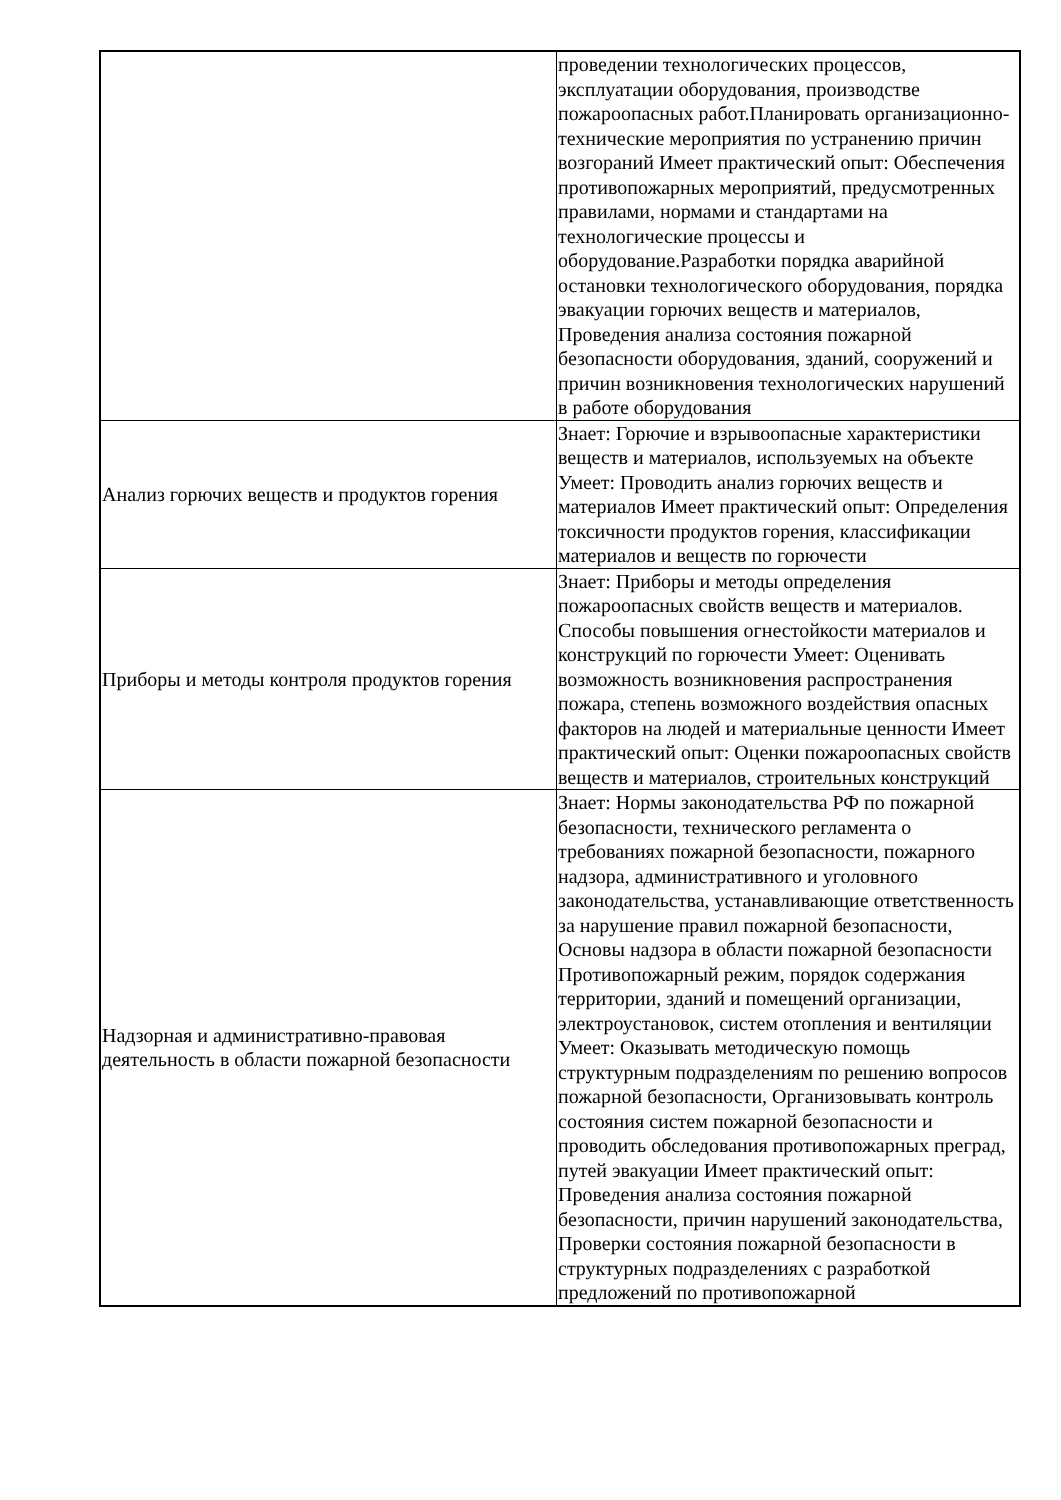| | проведении технологических процессов, эксплуатации оборудования, производстве пожароопасных работ.Планировать организационно-технические мероприятия по устранению причин возгораний Имеет практический опыт: Обеспечения противопожарных мероприятий, предусмотренных правилами, нормами и стандартами на технологические процессы и оборудование.Разработки порядка аварийной остановки технологического оборудования, порядка эвакуации горючих веществ и материалов, Проведения анализа состояния пожарной безопасности оборудования, зданий, сооружений и причин возникновения технологических нарушений в работе оборудования |
| Анализ горючих веществ и продуктов горения | Знает: Горючие и взрывоопасные характеристики веществ и материалов, используемых на объекте Умеет: Проводить анализ горючих веществ и материалов Имеет практический опыт: Определения токсичности продуктов горения, классификации материалов и веществ по горючести |
| Приборы и методы контроля продуктов горения | Знает: Приборы и методы определения пожароопасных свойств веществ и материалов. Способы повышения огнестойкости материалов и конструкций по горючести Умеет: Оценивать возможность возникновения распространения пожара, степень возможного воздействия опасных факторов на людей и материальные ценности Имеет практический опыт: Оценки пожароопасных свойств веществ и материалов, строительных конструкций |
| Надзорная и административно-правовая деятельность в области пожарной безопасности | Знает: Нормы законодательства РФ по пожарной безопасности, технического регламента о требованиях пожарной безопасности, пожарного надзора, административного и уголовного законодательства, устанавливающие ответственность за нарушение правил пожарной безопасности, Основы надзора в области пожарной безопасности Противопожарный режим, порядок содержания территории, зданий и помещений организации, электроустановок, систем отопления и вентиляции Умеет: Оказывать методическую помощь структурным подразделениям по решению вопросов пожарной безопасности, Организовывать контроль состояния систем пожарной безопасности и проводить обследования противопожарных преград, путей эвакуации Имеет практический опыт: Проведения анализа состояния пожарной безопасности, причин нарушений законодательства, Проверки состояния пожарной безопасности в структурных подразделениях с разработкой предложений по противопожарной |